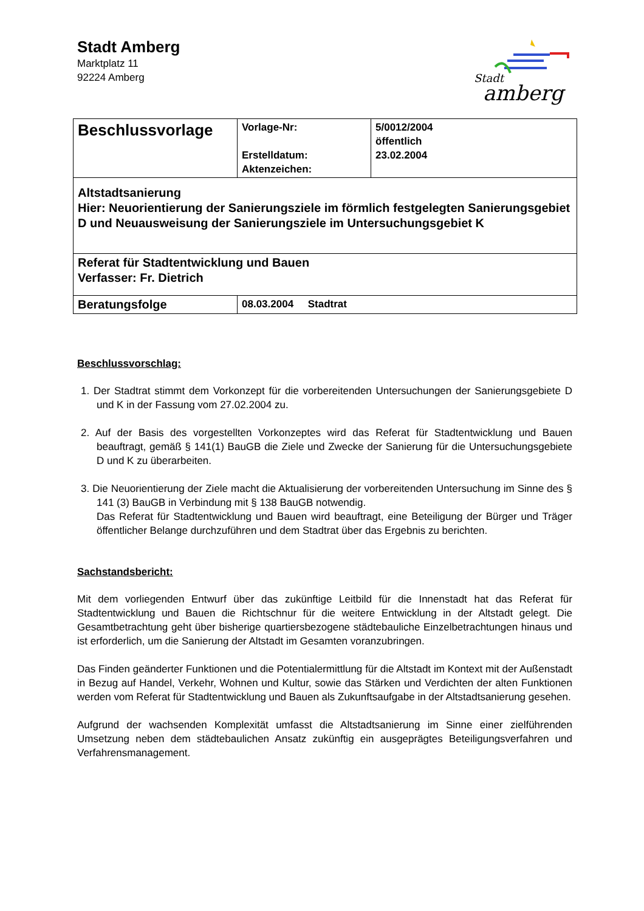Stadt Amberg
Marktplatz 11
92224 Amberg
Stadt
amberg
| Beschlussvorlage | Vorlage-Nr: Erstelldatum: Aktenzeichen: | 5/0012/2004 öffentlich 23.02.2004 |
| Altstadtsanierung Hier: Neuorientierung der Sanierungsziele im förmlich festgelegten Sanierungsgebiet D und Neuausweisung der Sanierungsziele im Untersuchungsgebiet K | | |
| Referat für Stadtentwicklung und Bauen Verfasser: Fr. Dietrich | | |
| Beratungsfolge | 08.03.2004 Stadtrat | |
Beschlussvorschlag:
1. Der Stadtrat stimmt dem Vorkonzept für die vorbereitenden Untersuchungen der Sanierungsgebiete D und K in der Fassung vom 27.02.2004 zu.
2. Auf der Basis des vorgestellten Vorkonzeptes wird das Referat für Stadtentwicklung und Bauen beauftragt, gemäß § 141(1) BauGB die Ziele und Zwecke der Sanierung für die Untersuchungsgebiete D und K zu überarbeiten.
3. Die Neuorientierung der Ziele macht die Aktualisierung der vorbereitenden Untersuchung im Sinne des § 141 (3) BauGB in Verbindung mit § 138 BauGB notwendig.
Das Referat für Stadtentwicklung und Bauen wird beauftragt, eine Beteiligung der Bürger und Träger öffentlicher Belange durchzuführen und dem Stadtrat über das Ergebnis zu berichten.
Sachstandsbericht:
Mit dem vorliegenden Entwurf über das zukünftige Leitbild für die Innenstadt hat das Referat für Stadtentwicklung und Bauen die Richtschnur für die weitere Entwicklung in der Altstadt gelegt. Die Gesamtbetrachtung geht über bisherige quartiersbezogene städtebauliche Einzelbetrachtungen hinaus und ist erforderlich, um die Sanierung der Altstadt im Gesamten voranzubringen.
Das Finden geänderter Funktionen und die Potentialermittlung für die Altstadt im Kontext mit der Außenstadt in Bezug auf Handel, Verkehr, Wohnen und Kultur, sowie das Stärken und Verdichten der alten Funktionen werden vom Referat für Stadtentwicklung und Bauen als Zukunftsaufgabe in der Altstadtsanierung gesehen.
Aufgrund der wachsenden Komplexität umfasst die Altstadtsanierung im Sinne einer zielführenden Umsetzung neben dem städtebaulichen Ansatz zukünftig ein ausgeprägtes Beteiligungsverfahren und Verfahrensmanagement.